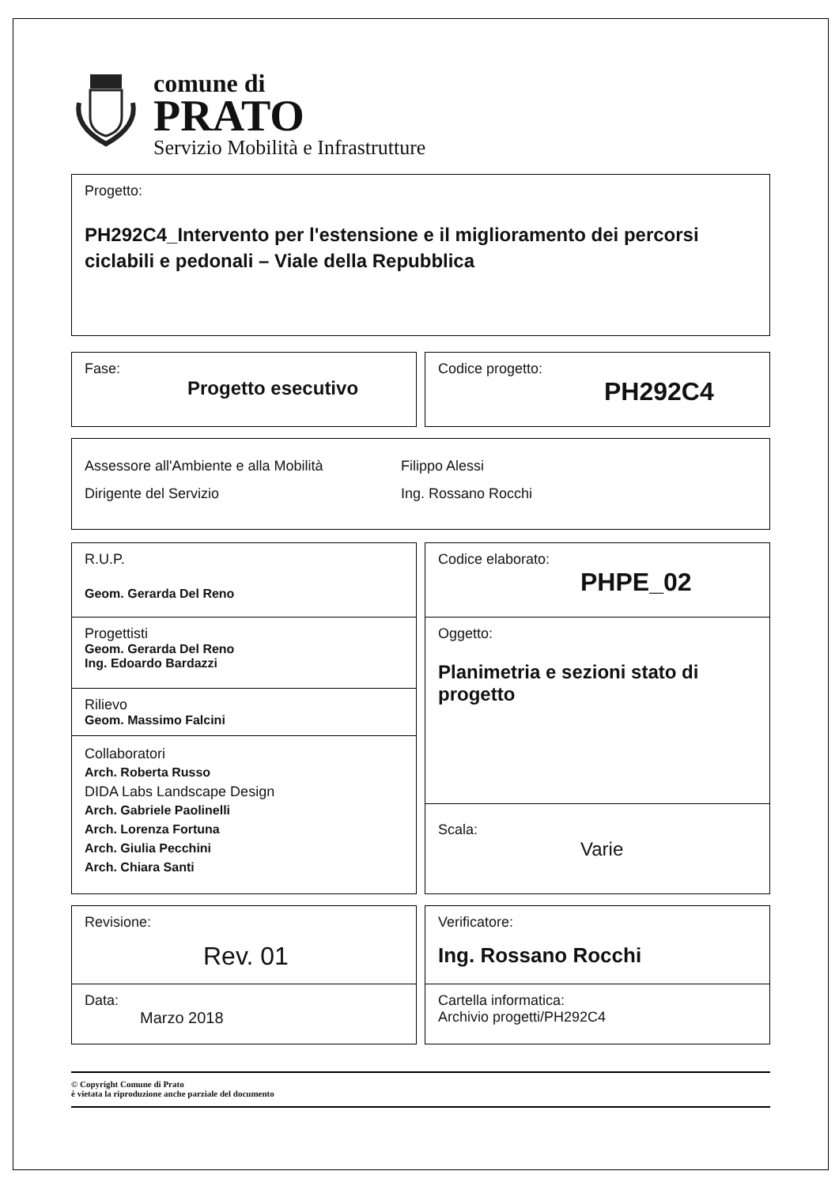comune di
PRATO
Servizio Mobilità e Infrastrutture
Progetto:
PH292C4_Intervento per l'estensione e il miglioramento dei percorsi ciclabili e pedonali – Viale della Repubblica
Fase:
Progetto esecutivo
Codice progetto:
PH292C4
Assessore all'Ambiente e alla Mobilità Filippo Alessi
Dirigente del Servizio Ing. Rossano Rocchi
R.U.P.
Geom. Gerarda Del Reno
Progettisti
Geom. Gerarda Del Reno
Ing. Edoardo Bardazzi
Rilievo
Geom. Massimo Falcini
Collaboratori
Arch. Roberta Russo
DIDA Labs Landscape Design
Arch. Gabriele Paolinelli
Arch. Lorenza Fortuna
Arch. Giulia Pecchini
Arch. Chiara Santi
Codice elaborato:
PHPE_02
Oggetto:
Planimetria e sezioni stato di progetto
Scala:
Varie
Revisione:
Rev. 01
Data:
Marzo 2018
Verificatore:
Ing. Rossano Rocchi
Cartella informatica:
Archivio progetti/PH292C4
© Copyright Comune di Prato
è vietata la riproduzione anche parziale del documento